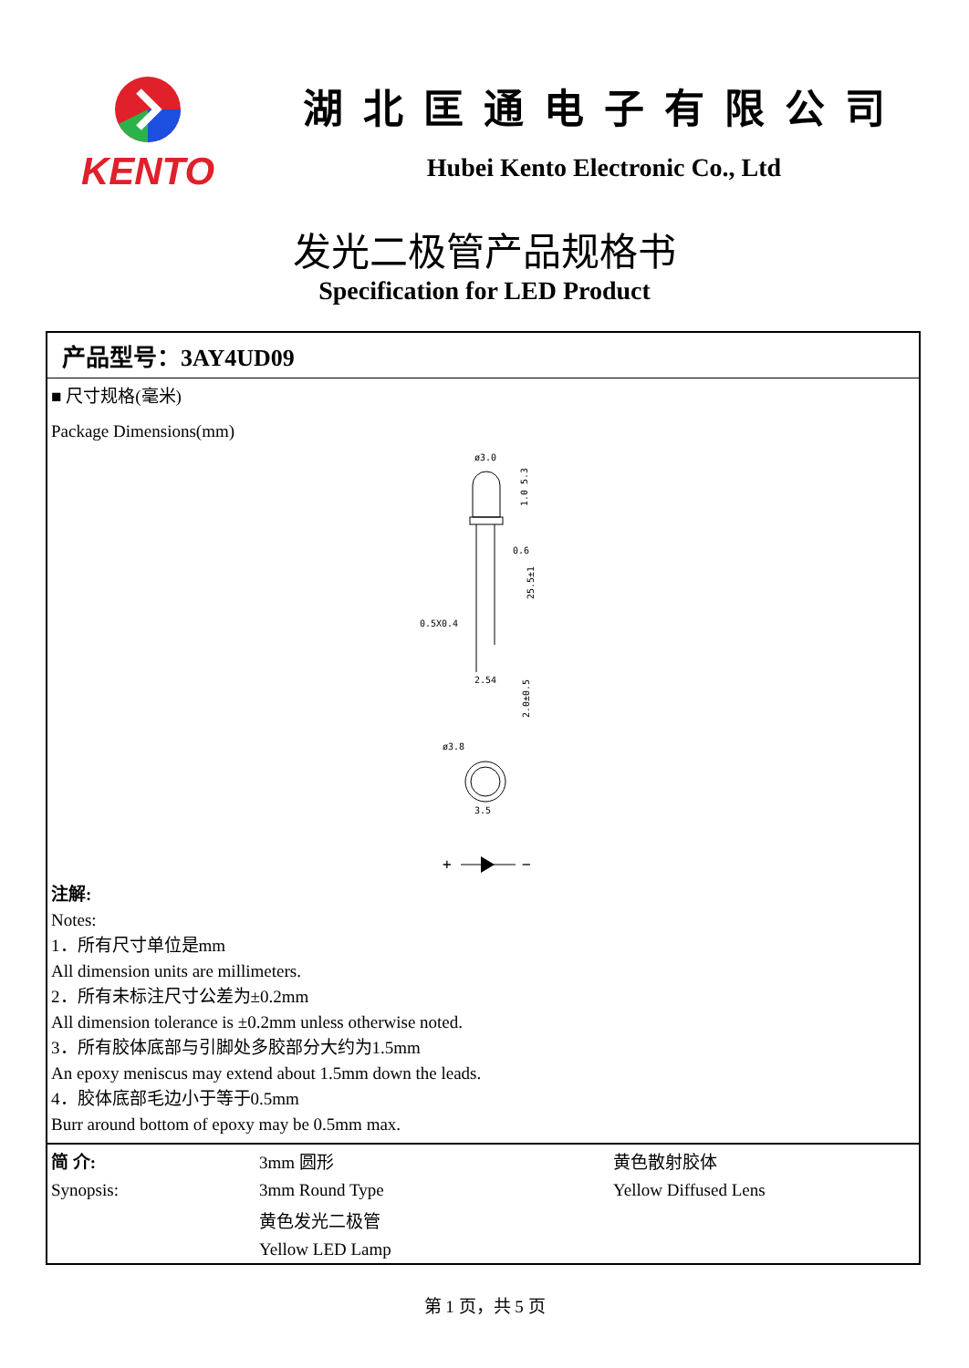KENTO
湖北匡通电子有限公司
Hubei Kento Electronic Co., Ltd
发光二极管产品规格书
Specification for LED Product
产品型号：3AY4UD09
■ 尺寸规格(毫米)
Package Dimensions(mm)
ø3.0
1.0 5.3
0.6
0.5X0.4
2.54
25.5±1
2.0±0.5
ø3.8
3.5
+
−
注解:
Notes:
1．所有尺寸单位是mm
All dimension units are millimeters.
2．所有未标注尺寸公差为±0.2mm
All dimension tolerance is ±0.2mm unless otherwise noted.
3．所有胶体底部与引脚处多胶部分大约为1.5mm
An epoxy meniscus may extend about 1.5mm down the leads.
4．胶体底部毛边小于等于0.5mm
Burr around bottom of epoxy may be 0.5mm max.
| 简 介: | 3mm 圆形 | 黄色散射胶体 |
| Synopsis: | 3mm Round Type | Yellow Diffused Lens |
| | 黄色发光二极管 | |
| | Yellow LED Lamp | |
第 1 页，共 5 页